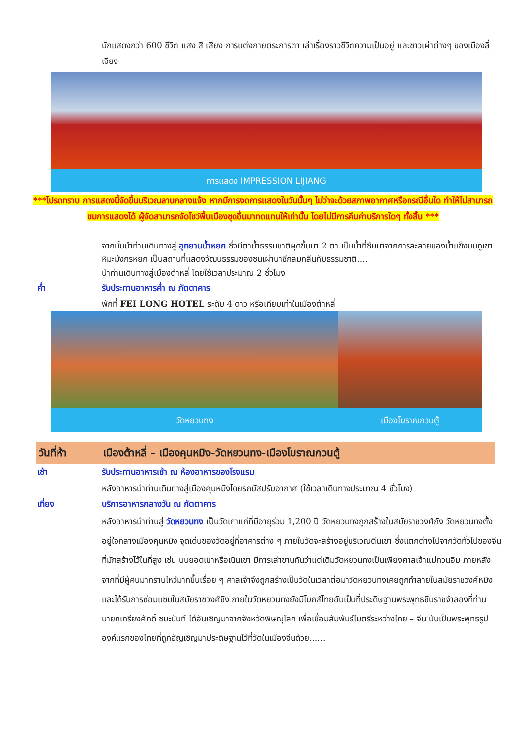นักแสดงกว่า 600 ชีวิต แสง สี เสียง การแต่งกายตระการตา เล่าเรื่องราวชีวิตความเป็นอยู่ และชาวเผ่าต่างๆ ของเมืองลี่เจียง
การแสดง IMPRESSION LIJIANG
***โปรดทราบ การแสดงนี้จัดขึ้นบริเวณลานกลางแจ้ง หากมีการงดการแสดงในวันนั้นๆ ไม่ว่าจะด้วยสภาพอากาศหรือกรณีอื่นใด ทำให้ไม่สามารถชมการแสดงได้ ผู้จัดสามารถจัดโชว์พื้นเมืองชุดอื่นมาทดแทนให้เท่านั้น โดยไม่มีการคืนค่าบริการใดๆ ทั้งสิ้น ***
จากนั้นนำท่านเดินทางสู่ อุทยานน้ำหยก ซึ่งมีตาน้ำธรรมชาติผุดขึ้นมา 2 ตา เป็นน้ำที่ซึมมาจากการละลายของน้ำแข็งบนภูเขาหิมะมังกรหยก เป็นสถานที่แสดงวัฒนธรรมของชนเผ่านาซีกลมกลืนกับธรรมชาติ....
นำท่านเดินทางสู่เมืองต้าหลี่ โดยใช้เวลาประมาณ 2 ชั่วโมง
ค่ำ รับประทานอาหารค่ำ ณ ภัตตาคาร
พักที่ FEI LONG HOTEL ระดับ 4 ดาว หรือเทียบเท่าในเมืองต้าหลี่
วัดหยวนทง เมืองโบราณกวนตู้
วันที่ห้า เมืองต้าหลี่ – เมืองคุนหมิง-วัดหยวนทง-เมืองโบราณกวนตู้
เช้า รับประทานอาหารเช้า ณ ห้องอาหารของโรงแรม
หลังอาหารนำท่านเดินทางสู่เมืองคุนหมิงโดยรถบัสปรับอากาศ (ใช้เวลาเดินทางประมาณ 4 ชั่วโมง)
เที่ยง บริการอาหารกลางวัน ณ ภัตตาคาร
หลังอาหารนำท่านสู่ วัดหยวนทง เป็นวัดเก่าแก่ที่มีอายุร่วม 1,200 ปี วัดหยวนทงถูกสร้างในสมัยราชวงศ์ถัง วัดหยวนทงตั้งอยู่ใจกลางเมืองคุนหมิง จุดเด่นของวัดอยู่ที่อาคารต่าง ๆ ภายในวัดจะสร้างอยู่บริเวณตีนเขา ซึ่งแตกต่างไปจากวัดทั่วไปของจีนที่มักสร้างไว้ในที่สูง เช่น บนยอดเขาหรือเนินเขา มีการเล่าขานกันว่าแต่เดิมวัดหยวนทงเป็นเพียงศาลเจ้าแม่กวนอิม ภายหลังจากที่มีผู้คนมากราบไหว้มากขึ้นเรื่อย ๆ ศาลเจ้าจึงถูกสร้างเป็นวัดในเวลาต่อมาวัดหยวนทงเคยถูกทำลายในสมัยราชวงศ์หมิง และได้รับการซ่อมแซมในสมัยราชวงศ์ชิง ภายในวัดหยวนทงยังมีโบถส์ไทยอันเป็นที่ประดิษฐานพระพุทธชินราชจำลองที่ท่านนายกเกรียงศักดิ์ ชมะนันท์ ได้อันเชิญมาจากจังหวัดพิษณุโลก เพื่อเชื่อมสัมพันธ์ไมตรีระหว่างไทย – จีน นับเป็นพระพุทธรูปองค์แรกของไทยที่ถูกอัญเชิญมาประดิษฐานไว้ที่วัดในเมืองจีนด้วย......